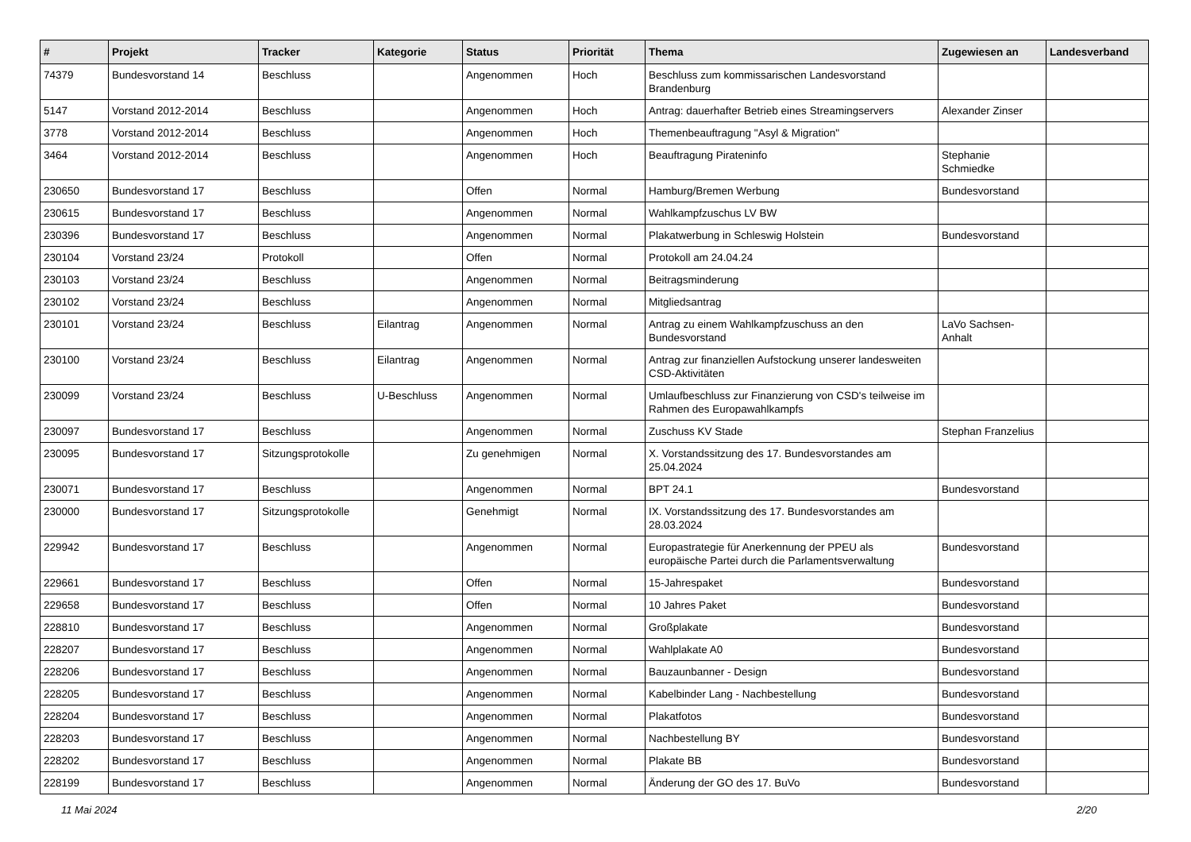| # | Projekt | Tracker | Kategorie | Status | Priorität | Thema | Zugewiesen an | Landesverband |
| --- | --- | --- | --- | --- | --- | --- | --- | --- |
| 74379 | Bundesvorstand 14 | Beschluss | | Angenommen | Hoch | Beschluss zum kommissarischen Landesvorstand Brandenburg | | |
| 5147 | Vorstand 2012-2014 | Beschluss | | Angenommen | Hoch | Antrag: dauerhafter Betrieb eines Streamingservers | Alexander Zinser | |
| 3778 | Vorstand 2012-2014 | Beschluss | | Angenommen | Hoch | Themenbeauftragung "Asyl & Migration" | | |
| 3464 | Vorstand 2012-2014 | Beschluss | | Angenommen | Hoch | Beauftragung Pirateninfo | Stephanie Schmiedke | |
| 230650 | Bundesvorstand 17 | Beschluss | | Offen | Normal | Hamburg/Bremen Werbung | Bundesvorstand | |
| 230615 | Bundesvorstand 17 | Beschluss | | Angenommen | Normal | Wahlkampfzuschus LV BW | | |
| 230396 | Bundesvorstand 17 | Beschluss | | Angenommen | Normal | Plakatwerbung in Schleswig Holstein | Bundesvorstand | |
| 230104 | Vorstand 23/24 | Protokoll | | Offen | Normal | Protokoll am 24.04.24 | | |
| 230103 | Vorstand 23/24 | Beschluss | | Angenommen | Normal | Beitragsminderung | | |
| 230102 | Vorstand 23/24 | Beschluss | | Angenommen | Normal | Mitgliedsantrag | | |
| 230101 | Vorstand 23/24 | Beschluss | Eilantrag | Angenommen | Normal | Antrag zu einem Wahlkampfzuschuss an den Bundesvorstand | LaVo Sachsen-Anhalt | |
| 230100 | Vorstand 23/24 | Beschluss | Eilantrag | Angenommen | Normal | Antrag zur finanziellen Aufstockung unserer landesweiten CSD-Aktivitäten | | |
| 230099 | Vorstand 23/24 | Beschluss | U-Beschluss | Angenommen | Normal | Umlaufbeschluss zur Finanzierung von CSD's teilweise im Rahmen des Europawahlkampfs | | |
| 230097 | Bundesvorstand 17 | Beschluss | | Angenommen | Normal | Zuschuss KV Stade | Stephan Franzelius | |
| 230095 | Bundesvorstand 17 | Sitzungsprotokolle | | Zu genehmigen | Normal | X. Vorstandssitzung des 17. Bundesvorstandes am 25.04.2024 | | |
| 230071 | Bundesvorstand 17 | Beschluss | | Angenommen | Normal | BPT 24.1 | Bundesvorstand | |
| 230000 | Bundesvorstand 17 | Sitzungsprotokolle | | Genehmigt | Normal | IX. Vorstandssitzung des 17. Bundesvorstandes am 28.03.2024 | | |
| 229942 | Bundesvorstand 17 | Beschluss | | Angenommen | Normal | Europastrategie für Anerkennung der PPEU als europäische Partei durch die Parlamentsverwaltung | Bundesvorstand | |
| 229661 | Bundesvorstand 17 | Beschluss | | Offen | Normal | 15-Jahrespaket | Bundesvorstand | |
| 229658 | Bundesvorstand 17 | Beschluss | | Offen | Normal | 10 Jahres Paket | Bundesvorstand | |
| 228810 | Bundesvorstand 17 | Beschluss | | Angenommen | Normal | Großplakate | Bundesvorstand | |
| 228207 | Bundesvorstand 17 | Beschluss | | Angenommen | Normal | Wahlplakate A0 | Bundesvorstand | |
| 228206 | Bundesvorstand 17 | Beschluss | | Angenommen | Normal | Bauzaunbanner - Design | Bundesvorstand | |
| 228205 | Bundesvorstand 17 | Beschluss | | Angenommen | Normal | Kabelbinder Lang - Nachbestellung | Bundesvorstand | |
| 228204 | Bundesvorstand 17 | Beschluss | | Angenommen | Normal | Plakatfotos | Bundesvorstand | |
| 228203 | Bundesvorstand 17 | Beschluss | | Angenommen | Normal | Nachbestellung BY | Bundesvorstand | |
| 228202 | Bundesvorstand 17 | Beschluss | | Angenommen | Normal | Plakate BB | Bundesvorstand | |
| 228199 | Bundesvorstand 17 | Beschluss | | Angenommen | Normal | Änderung der GO des 17. BuVo | Bundesvorstand | |
11 Mai 2024 2/20